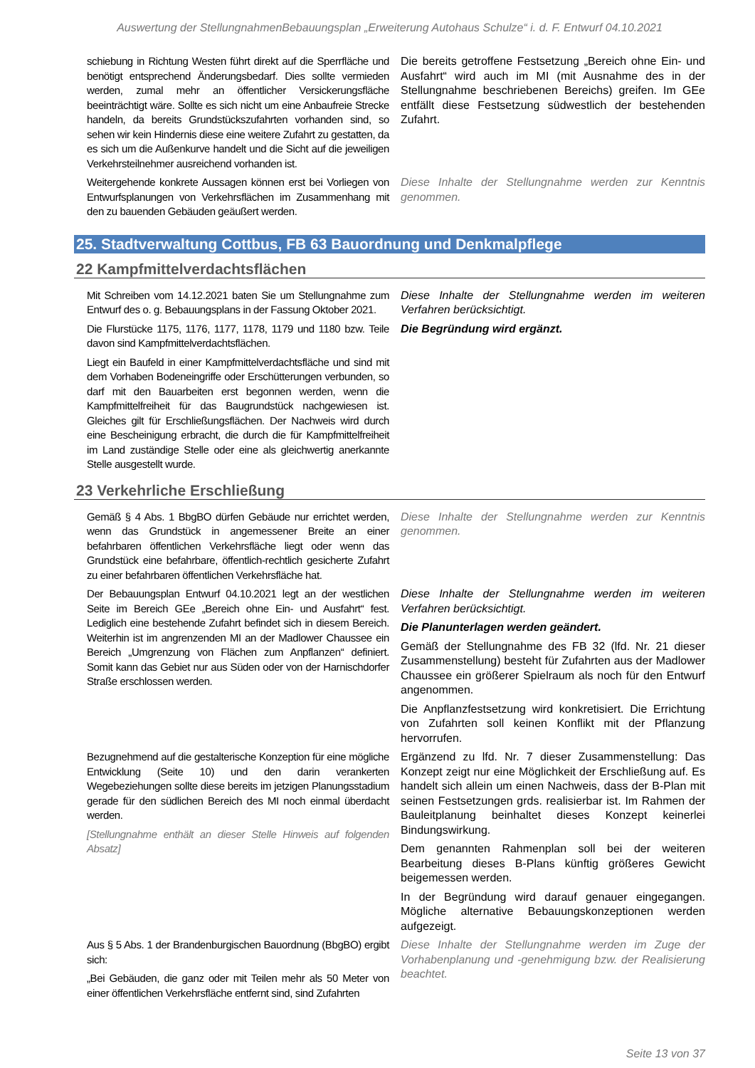Auswertung der StellungnahmenBebauungsplan „Erweiterung Autohaus Schulze“ i. d. F. Entwurf 04.10.2021
| schiebung in Richtung Westen führt direkt auf die Sperrfläche und benötigt entsprechend Änderungsbedarf. Dies sollte vermieden werden, zumal mehr an öffentlicher Versickerungsfläche beeinträchtigt wäre. Sollte es sich nicht um eine Anbaufreie Strecke handeln, da bereits Grundstückszufahrten vorhanden sind, so sehen wir kein Hindernis diese eine weitere Zufahrt zu gestatten, da es sich um die Außenkurve handelt und die Sicht auf die jeweiligen Verkehrsteilnehmer ausreichend vorhanden ist. | Die bereits getroffene Festsetzung „Bereich ohne Ein- und Ausfahrt“ wird auch im MI (mit Ausnahme des in der Stellungnahme beschriebenen Bereichs) greifen. Im GEe entfällt diese Festsetzung südwestlich der bestehenden Zufahrt. |
| Weitergehende konkrete Aussagen können erst bei Vorliegen von Entwurfsplanungen von Verkehrsflächen im Zusammenhang mit den zu bauenden Gebäuden geäußert werden. | Diese Inhalte der Stellungnahme werden zur Kenntnis genommen. |
25. Stadtverwaltung Cottbus, FB 63 Bauordnung und Denkmalpflege
22 Kampfmittelverdachtsflächen
| Mit Schreiben vom 14.12.2021 baten Sie um Stellungnahme zum Entwurf des o. g. Bebauungsplans in der Fassung Oktober 2021. | Diese Inhalte der Stellungnahme werden im weiteren Verfahren berücksichtigt. |
| Die Flurstücke 1175, 1176, 1177, 1178, 1179 und 1180 bzw. Teile davon sind Kampfmittelverdachtsflächen. | Die Begründung wird ergänzt. |
| Liegt ein Baufeld in einer Kampfmittelverdachtsfläche und sind mit dem Vorhaben Bodeneingriffe oder Erschütterungen verbunden, so darf mit den Bauarbeiten erst begonnen werden, wenn die Kampfmittelfreiheit für das Baugrundstück nachgewiesen ist. Gleiches gilt für Erschließungsflächen. Der Nachweis wird durch eine Bescheinigung erbracht, die durch die für Kampfmittelfreiheit im Land zuständige Stelle oder eine als gleichwertig anerkannte Stelle ausgestellt wurde. | |
23 Verkehrliche Erschließung
| Gemäß § 4 Abs. 1 BbgBO dürfen Gebäude nur errichtet werden, wenn das Grundstück in angemessener Breite an einer befahrbaren öffentlichen Verkehrsfläche liegt oder wenn das Grundstück eine befahrbare, öffentlich-rechtlich gesicherte Zufahrt zu einer befahrbaren öffentlichen Verkehrsfläche hat. | Diese Inhalte der Stellungnahme werden zur Kenntnis genommen. |
| Der Bebauungsplan Entwurf 04.10.2021 legt an der westlichen Seite im Bereich GEe „Bereich ohne Ein- und Ausfahrt“ fest. Lediglich eine bestehende Zufahrt befindet sich in diesem Bereich. Weiterhin ist im angrenzenden MI an der Madlower Chaussee ein Bereich „Umgrenzung von Flächen zum Anpflanzen“ definiert. Somit kann das Gebiet nur aus Süden oder von der Harnischdorfer Straße erschlossen werden. | Diese Inhalte der Stellungnahme werden im weiteren Verfahren berücksichtigt. Die Planunterlagen werden geändert. Gemäß der Stellungnahme des FB 32 (lfd. Nr. 21 dieser Zusammenstellung) besteht für Zufahrten aus der Madlower Chaussee ein größerer Spielraum als noch für den Entwurf angenommen. Die Anpflanzfestsetzung wird konkretisiert. Die Errichtung von Zufahrten soll keinen Konflikt mit der Pflanzung hervorrufen. |
| Bezugnehmend auf die gestalterische Konzeption für eine mögliche Entwicklung (Seite 10) und den darin verankerten Wegebeziehungen sollte diese bereits im jetzigen Planungsstadium gerade für den südlichen Bereich des MI noch einmal überdacht werden. [Stellungnahme enthält an dieser Stelle Hinweis auf folgenden Absatz] | Ergänzend zu lfd. Nr. 7 dieser Zusammenstellung: Das Konzept zeigt nur eine Möglichkeit der Erschließung auf. Es handelt sich allein um einen Nachweis, dass der B-Plan mit seinen Festsetzungen grds. realisierbar ist. Im Rahmen der Bauleitplanung beinhaltet dieses Konzept keinerlei Bindungswirkung. Dem genannten Rahmenplan soll bei der weiteren Bearbeitung dieses B-Plans künftig größeres Gewicht beigemessen werden. In der Begründung wird darauf genauer eingegangen. Mögliche alternative Bebauungskonzeptionen werden aufgezeigt. |
| Aus § 5 Abs. 1 der Brandenburgischen Bauordnung (BbgBO) ergibt sich: „Bei Gebäuden, die ganz oder mit Teilen mehr als 50 Meter von einer öffentlichen Verkehrsfläche entfernt sind, sind Zufahrten | Diese Inhalte der Stellungnahme werden im Zuge der Vorhabenplanung und -genehmigung bzw. der Realisierung beachtet. |
Seite 13 von 37